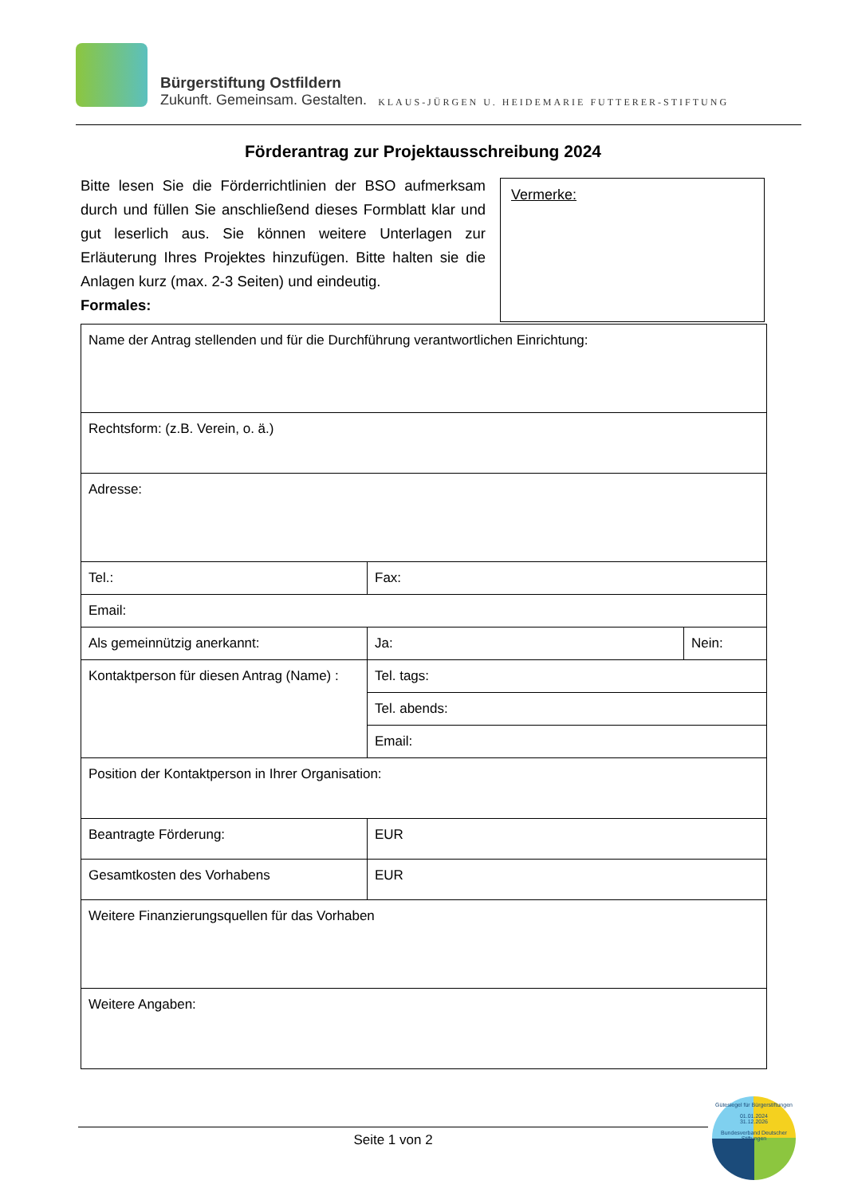Bürgerstiftung Ostfildern
Zukunft. Gemeinsam. Gestalten.
KLAUS-JÜRGEN U. HEIDEMARIE FUTTERER-STIFTUNG
Förderantrag zur Projektausschreibung 2024
Bitte lesen Sie die Förderrichtlinien der BSO aufmerksam durch und füllen Sie anschließend dieses Formblatt klar und gut leserlich aus. Sie können weitere Unterlagen zur Erläuterung Ihres Projektes hinzufügen. Bitte halten sie die Anlagen kurz (max. 2-3 Seiten) und eindeutig.
Formales:
Vermerke:
| Name der Antrag stellenden und für die Durchführung verantwortlichen Einrichtung: | | |
| Rechtsform: (z.B. Verein, o. ä.) | | |
| Adresse: | | |
| Tel.: | Fax: | |
| Email: | | |
| Als gemeinnützig anerkannt: | Ja: | Nein: |
| Kontaktperson für diesen Antrag (Name) : | Tel. tags: | |
| | Tel. abends: | |
| | Email: | |
| Position der Kontaktperson in Ihrer Organisation: | | |
| Beantragte Förderung: | EUR | |
| Gesamtkosten des Vorhabens | EUR | |
| Weitere Finanzierungsquellen für das Vorhaben | | |
| Weitere Angaben: | | |
Seite 1 von 2
Gütesiegel für Bürgerstiftungen
01.01.2024
31.12.2026
Bundesverband Deutscher Stiftungen